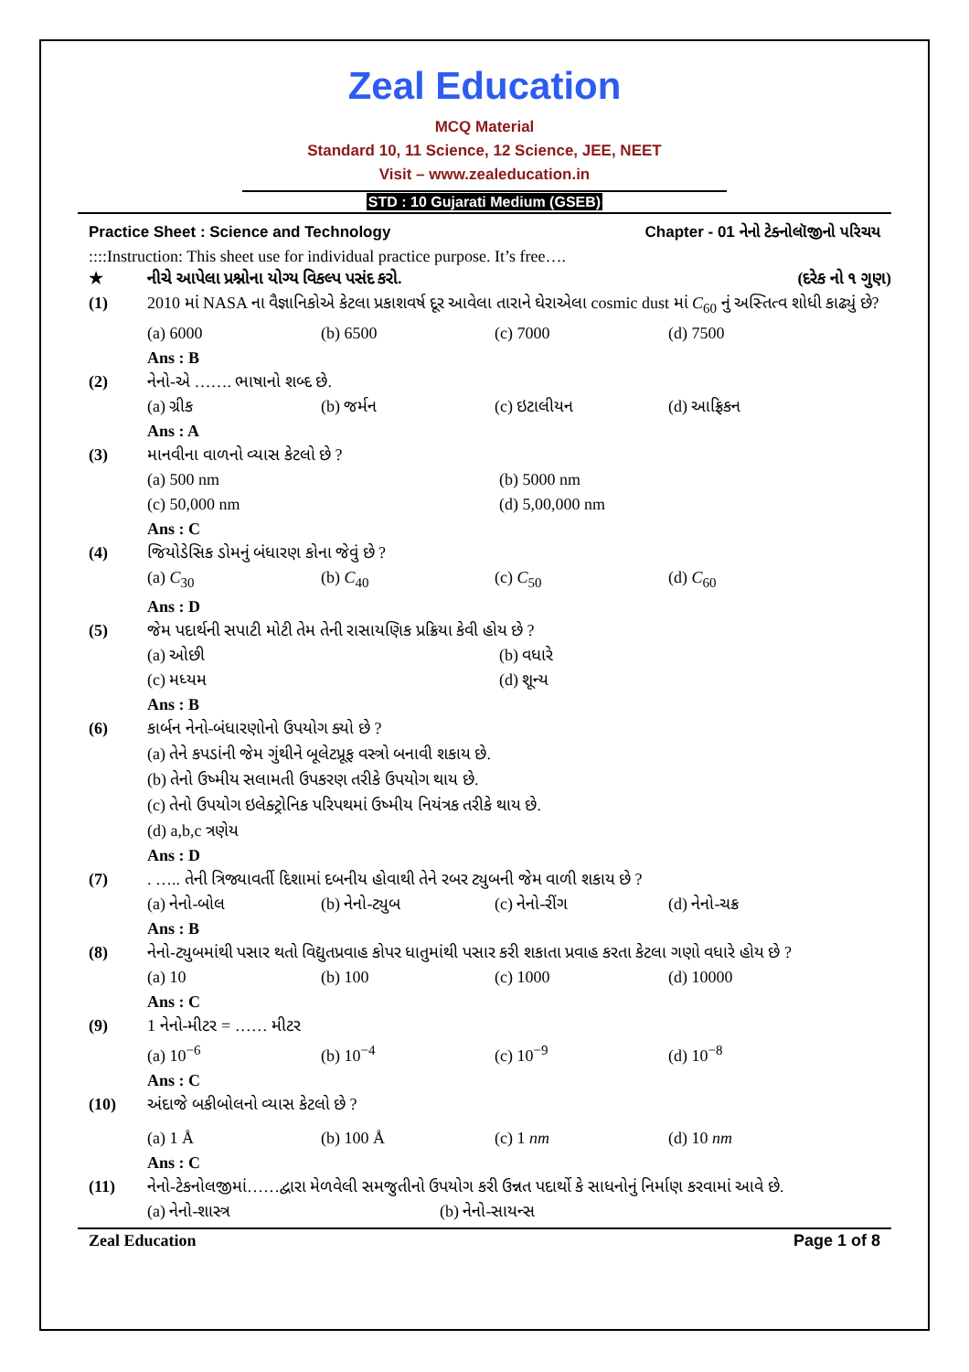Zeal Education
MCQ Material
Standard 10, 11 Science, 12 Science, JEE, NEET
Visit – www.zealeducation.in
STD : 10 Gujarati Medium (GSEB)
Practice Sheet : Science and Technology Chapter - 01 નેનો ટેક્નોલૉજીનો પરિચય
::::Instruction: This sheet use for individual practice purpose. It’s free….
★ નીચે આપેલા પ્રશ્નોના યોગ્ય વિકલ્પ પસંદ કરો. (દરેક નો ૧ ગુણ)
(1) 2010 માં NASA ના વૈજ્ઞાનિકોએ કેટલા પ્રકાશવર્ષ દૂર આવેલા તારાને ઘેરાએલા cosmic dust માં C<sub>60</sub> નું અસ્તિત્વ શોધી કાઢ્યું છે?
(a) 6000 (b) 6500 (c) 7000 (d) 7500
Ans : B
(2) નેનો-એ ……. ભાષાનો શબ્દ છે.
(a) ગ્રીક (b) જર્મન (c) ઇટાલીયન (d) આફ્રિકન
Ans : A
(3) માનવીના વાળનો વ્યાસ કેટલો છે ?
(a) 500 nm (b) 5000 nm
(c) 50,000 nm (d) 5,00,000 nm
Ans : C
(4) જિયોડેસિક ડોમનું બંધારણ કોના જેવું છે ?
(a) C<sub>30</sub> (b) C<sub>40</sub> (c) C<sub>50</sub> (d) C<sub>60</sub>
Ans : D
(5) જેમ પદાર્થની સપાટી મોટી તેમ તેની રાસાયણિક પ્રક્રિયા કેવી હોય છે ?
(a) ઓછી (b) વધારે
(c) મધ્યમ (d) શૂન્ય
Ans : B
(6) કાર્બન નેનો-બંધારણોનો ઉપયોગ ક્યો છે ?
(a) તેને કપડાંની જેમ ગુંથીને બૂલેટપ્રૂફ વસ્ત્રો બનાવી શકાય છે.
(b) તેનો ઉષ્મીય સલામતી ઉપકરણ તરીકે ઉપયોગ થાય છે.
(c) તેનો ઉપયોગ ઇલેક્ટ્રોનિક પરિપથમાં ઉષ્મીય નિયંત્રક તરીકે થાય છે.
(d) a,b,c ત્રણેય
Ans : D
(7). ….. તેની ત્રિજ્યાવર્તી દિશામાં દબનીય હોવાથી તેને રબર ટ્યુબની જેમ વાળી શકાય છે ?
(a) નેનો-બોલ (b) નેનો-ટ્યુબ (c) નેનો-રીંગ (d) નેનો-ચક્ર
Ans : B
(8) નેનો-ટ્યુબમાંથી પસાર થતો વિદ્યુતપ્રવાહ કોપર ધાતુમાંથી પસાર કરી શકાતા પ્રવાહ કરતા કેટલા ગણો વધારે હોય છે ?
(a) 10 (b) 100 (c) 1000 (d) 10000
Ans : C
(9) 1 નેનો-મીટર = …… મીટર
(a) 10<sup>−6</sup> (b) 10<sup>−4</sup> (c) 10<sup>−9</sup> (d) 10<sup>−8</sup>
Ans : C
(10) અંદાજે બકીબોલનો વ્યાસ કેટલો છે ?
(a) 1 Å (b) 100 Å (c) 1 nm (d) 10 nm
Ans : C
(11) નેનો-ટેકનોલજીમાં……દ્વારા મેળવેલી સમજુતીનો ઉપયોગ કરી ઉન્નત પદાર્થો કે સાધનોનું નિર્માણ કરવામાં આવે છે.
(a) નેનો-શાસ્ત્ર (b) નેનો-સાયન્સ
Zeal Education Page 1 of 8